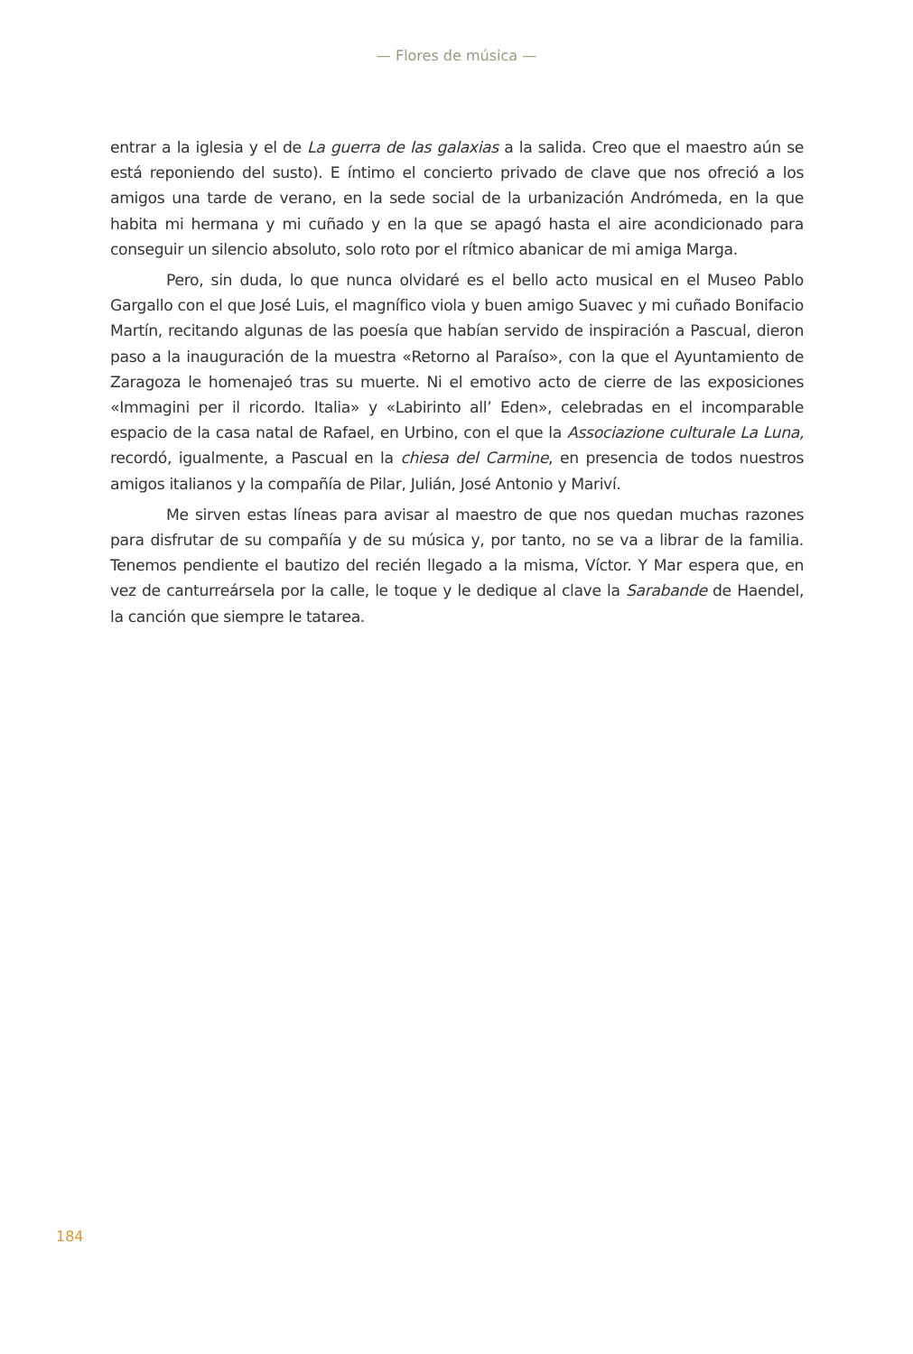— Flores de música —
entrar a la iglesia y el de La guerra de las galaxias a la salida. Creo que el maestro aún se está reponiendo del susto). E íntimo el concierto privado de clave que nos ofreció a los amigos una tarde de verano, en la sede social de la urbanización Andrómeda, en la que habita mi hermana y mi cuñado y en la que se apagó hasta el aire acondicionado para conseguir un silencio absoluto, solo roto por el rítmico abanicar de mi amiga Marga.
Pero, sin duda, lo que nunca olvidaré es el bello acto musical en el Museo Pablo Gargallo con el que José Luis, el magnífico viola y buen amigo Suavec y mi cuñado Bonifacio Martín, recitando algunas de las poesía que habían servido de inspiración a Pascual, dieron paso a la inauguración de la muestra «Retorno al Paraíso», con la que el Ayuntamiento de Zaragoza le homenajeó tras su muerte. Ni el emotivo acto de cierre de las exposiciones «Immagini per il ricordo. Italia» y «Labirinto all’ Eden», celebradas en el incomparable espacio de la casa natal de Rafael, en Urbino, con el que la Associazione culturale La Luna, recordó, igualmente, a Pascual en la chiesa del Carmine, en presencia de todos nuestros amigos italianos y la compañía de Pilar, Julián, José Antonio y Mariví.
Me sirven estas líneas para avisar al maestro de que nos quedan muchas razones para disfrutar de su compañía y de su música y, por tanto, no se va a librar de la familia. Tenemos pendiente el bautizo del recién llegado a la misma, Víctor. Y Mar espera que, en vez de canturreársela por la calle, le toque y le dedique al clave la Sarabande de Haendel, la canción que siempre le tatarea.
184